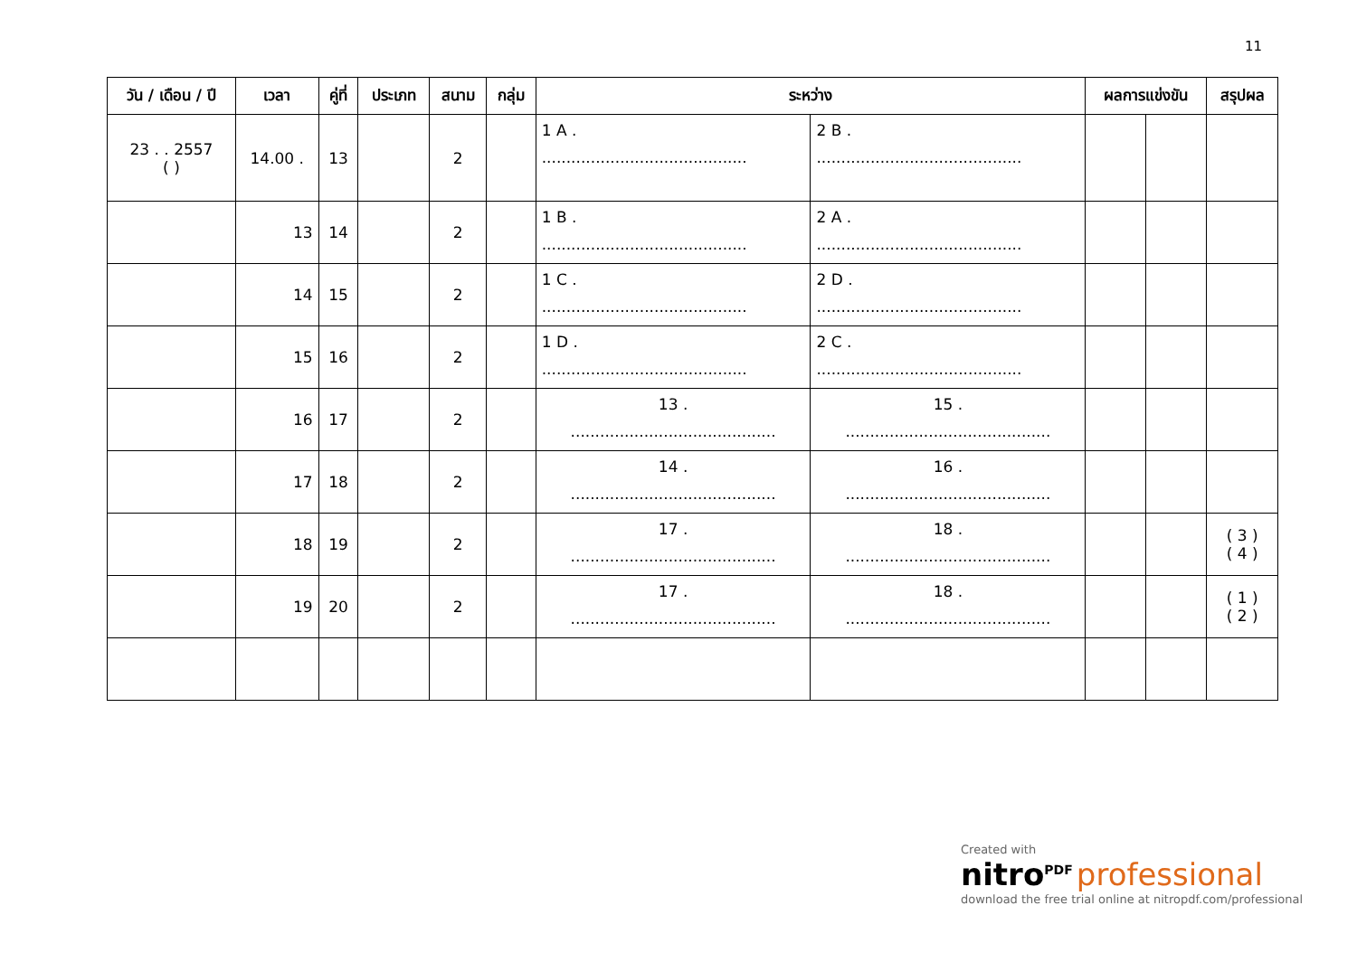11
| วัน / เดือน / ปี | เวลา | คู่ที่ | ประเภท | สนาม | กลุ่ม | ระหว่าง | | ผลการแข่งขัน | | สรุปผล |
| --- | --- | --- | --- | --- | --- | --- | --- | --- | --- | --- |
| 23 . . 2557 ( ) | 14.00 . | 13 | | 2 | | 1 A . .......................................... | 2 B . .......................................... | | | |
| | 13 | 14 | | 2 | | 1 B . .......................................... | 2 A . .......................................... | | | |
| | 14 | 15 | | 2 | | 1 C . .......................................... | 2 D . .......................................... | | | |
| | 15 | 16 | | 2 | | 1 D . .......................................... | 2 C . .......................................... | | | |
| | 16 | 17 | | 2 | | 13 . .......................................... | 15 . .......................................... | | | |
| | 17 | 18 | | 2 | | 14 . .......................................... | 16 . .......................................... | | | |
| | 18 | 19 | | 2 | | 17 . .......................................... | 18 . .......................................... | | | ( 3 ) ( 4 ) |
| | 19 | 20 | | 2 | | 17 . .......................................... | 18 . .......................................... | | | ( 1 ) ( 2 ) |
Created with
nitro<sup>PDF</sup> professional
download the free trial online at nitropdf.com/professional